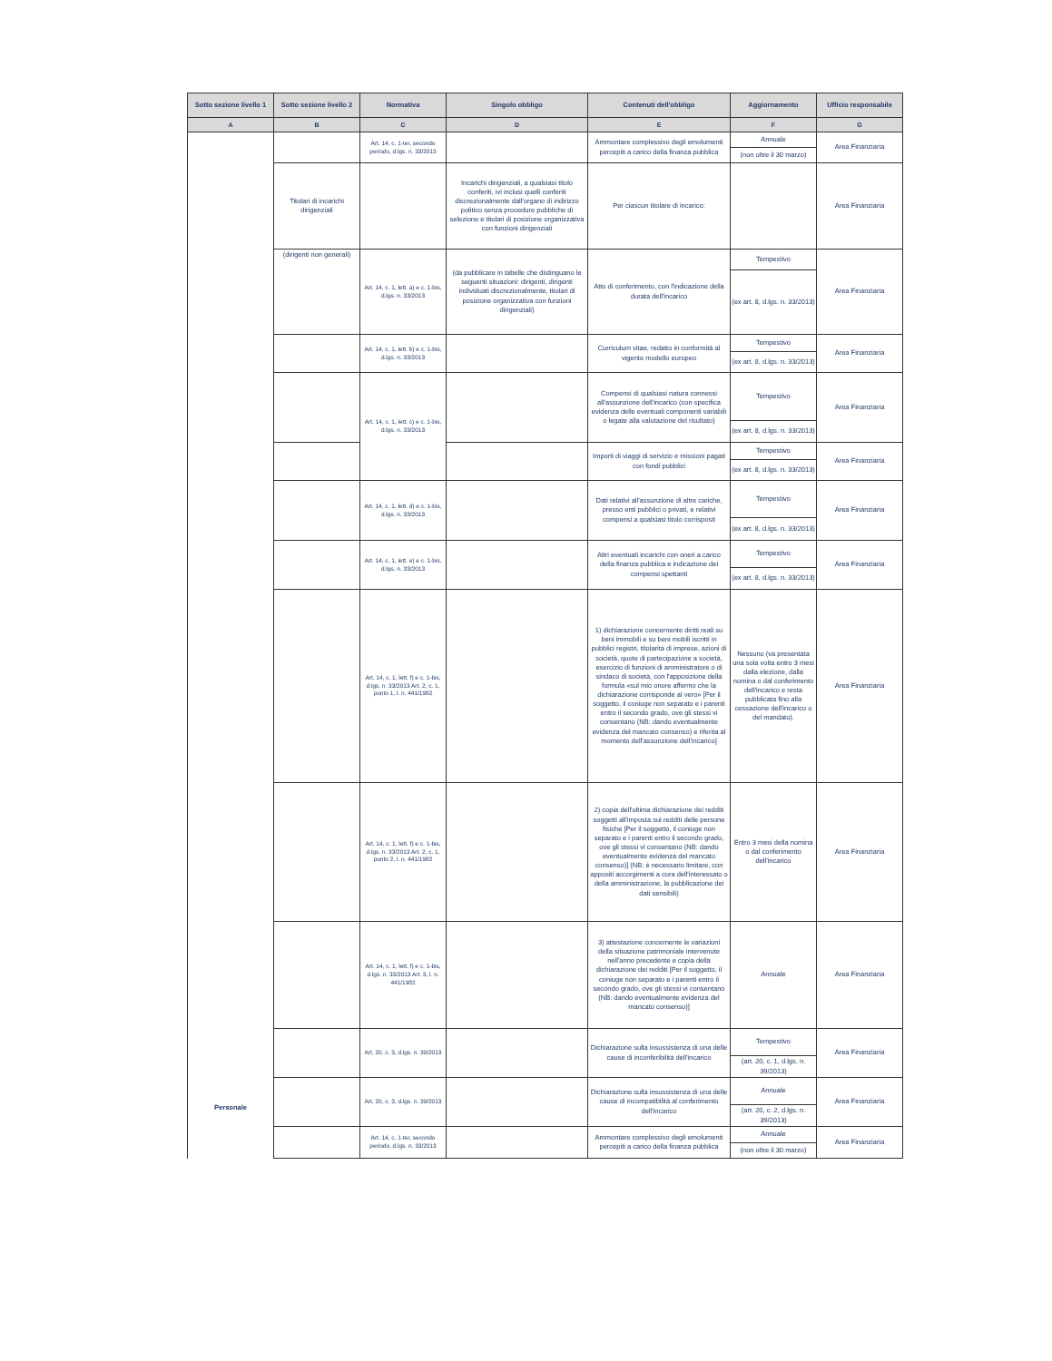| Sotto sezione livello 1 | Sotto sezione livello 2 | Normativa | Singolo obbligo | Contenuti dell'obbligo | Aggiornamento | Ufficio responsabile |
| --- | --- | --- | --- | --- | --- | --- |
| A | B | C | D | E | F | G |
| Personale | | Art. 14, c. 1-ter, secondo periodo, d.lgs. n. 33/2013 | | Ammontare complessivo degli emolumenti percepiti a carico della finanza pubblica | Annuale (non oltre il 30 marzo) | Area Finanziaria |
| | Titolari di incarichi dirigenziali | | Incarichi dirigenziali, a qualsiasi titolo conferiti, ivi inclusi quelli conferiti discrezionalmente dall'organo di indirizzo politico senza procedure pubbliche di selezione e titolari di posizione organizzativa con funzioni dirigenziali | Per ciascun titolare di incarico: | | Area Finanziaria |
| | (dirigenti non generali) | Art. 14, c. 1, lett. a) e c. 1-bis, d.lgs. n. 33/2013 | (da pubblicare in tabelle che distinguano le seguenti situazioni: dirigenti, dirigenti individuati discrezionalmente, titolari di posizione organizzativa con funzioni dirigenziali) | Atto di conferimento, con l'indicazione della durata dell'incarico | Tempestivo (ex art. 8, d.lgs. n. 33/2013) | Area Finanziaria |
| | | Art. 14, c. 1, lett. b) e c. 1-bis, d.lgs. n. 33/2013 | | Curriculum vitae, redatto in conformità al vigente modello europeo | Tempestivo (ex art. 8, d.lgs. n. 33/2013) | Area Finanziaria |
| | | Art. 14, c. 1, lett. c) e c. 1-bis, d.lgs. n. 33/2013 | | Compensi di qualsiasi natura connessi all'assunzione dell'incarico (con specifica evidenza delle eventuali componenti variabili o legate alla valutazione del risultato) | Tempestivo (ex art. 8, d.lgs. n. 33/2013) | Area Finanziaria |
| | | | | Importi di viaggi di servizio e missioni pagati con fondi pubblici | Tempestivo (ex art. 8, d.lgs. n. 33/2013) | Area Finanziaria |
| | | Art. 14, c. 1, lett. d) e c. 1-bis, d.lgs. n. 33/2013 | | Dati relativi all'assunzione di altre cariche, presso enti pubblici o privati, e relativi compensi a qualsiasi titolo corrisposti | Tempestivo (ex art. 8, d.lgs. n. 33/2013) | Area Finanziaria |
| | | Art. 14, c. 1, lett. e) e c. 1-bis, d.lgs. n. 33/2013 | | Altri eventuali incarichi con oneri a carico della finanza pubblica e indicazione dei compensi spettanti | Tempestivo (ex art. 8, d.lgs. n. 33/2013) | Area Finanziaria |
| | | Art. 14, c. 1, lett. f) e c. 1-bis, d.lgs. n. 33/2013 Art. 2, c. 1, punto 1, l. n. 441/1982 | | 1) dichiarazione concernente diritti reali su beni immobili e su beni mobili iscritti in pubblici registri, titolarità di imprese, azioni di società, quote di partecipazione a società, esercizio di funzioni di amministratore o di sindaco di società, con l'apposizione della formula «sul mio onore affermo che la dichiarazione corrisponde al vero» [Per il soggetto, il coniuge non separato e i parenti entro il secondo grado, ove gli stessi vi consentano (NB: dando eventualmente evidenza del mancato consenso) e riferita al momento dell'assunzione dell'incarico] | Nessuno (va presentata una sola volta entro 3 mesi dalla elezione, dalla nomina o dal conferimento dell'incarico e resta pubblicata fino alla cessazione dell'incarico o del mandato). | Area Finanziaria |
| | | Art. 14, c. 1, lett. f) e c. 1-bis, d.lgs. n. 33/2013 Art. 2, c. 1, punto 2, l. n. 441/1982 | | 2) copia dell'ultima dichiarazione dei redditi soggetti all'imposta sui redditi delle persone fisiche [Per il soggetto, il coniuge non separato e i parenti entro il secondo grado, ove gli stessi vi consentano (NB: dando eventualmente evidenza del mancato consenso)] (NB: è necessario limitare, con appositi accorgimenti a cura dell'interessato o della amministrazione, la pubblicazione dei dati sensibili) | Entro 3 mesi della nomina o dal conferimento dell'incarico | Area Finanziaria |
| | | Art. 14, c. 1, lett. f) e c. 1-bis, d.lgs. n. 33/2013 Art. 3, l. n. 441/1982 | | 3) attestazione concernente le variazioni della situazione patrimoniale intervenute nell'anno precedente e copia della dichiarazione dei redditi [Per il soggetto, il coniuge non separato e i parenti entro il secondo grado, ove gli stessi vi consentano (NB: dando eventualmente evidenza del mancato consenso)] | Annuale | Area Finanziaria |
| | | Art. 20, c. 3, d.lgs. n. 39/2013 | | Dichiarazione sulla insussistenza di una delle cause di inconferibilità dell'incarico | Tempestivo (art. 20, c. 1, d.lgs. n. 39/2013) | Area Finanziaria |
| | | Art. 20, c. 3, d.lgs. n. 39/2013 | | Dichiarazione sulla insussistenza di una delle cause di incompatibilità al conferimento dell'incarico | Annuale (art. 20, c. 2, d.lgs. n. 39/2013) | Area Finanziaria |
| | | Art. 14, c. 1-ter, secondo periodo, d.lgs. n. 33/2013 | | Ammontare complessivo degli emolumenti percepiti a carico della finanza pubblica | Annuale (non oltre il 30 marzo) | Area Finanziaria |